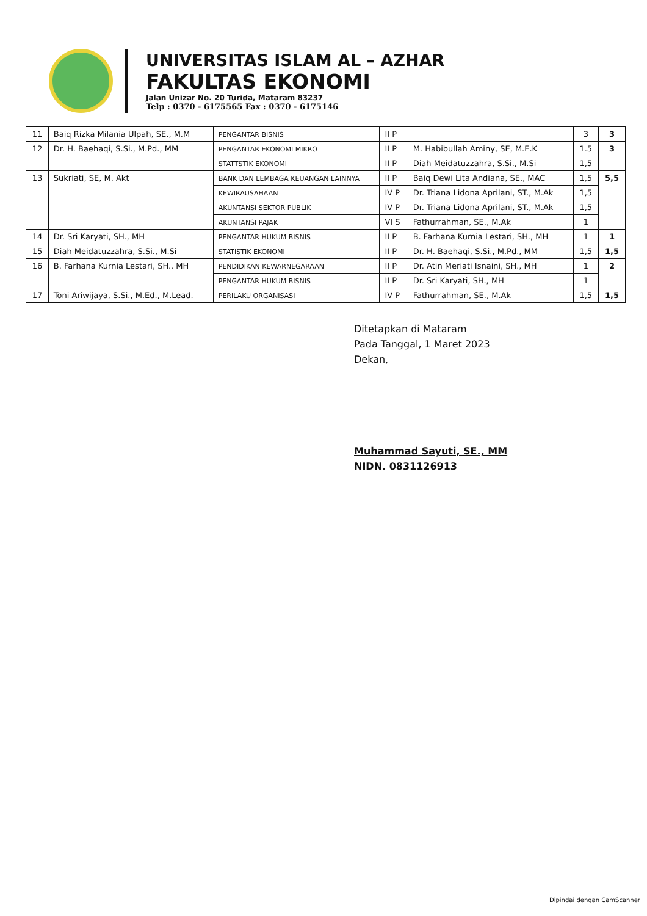UNIVERSITAS ISLAM AL – AZHAR
FAKULTAS EKONOMI
Jalan Unizar No. 20 Turida, Mataram 83237
Telp : 0370 - 6175565 Fax : 0370 - 6175146
| 11 | Baiq Rizka Milania Ulpah, SE., M.M | PENGANTAR BISNIS | II P | | 3 | 3 |
| 12 | Dr. H. Baehaqi, S.Si., M.Pd., MM | PENGANTAR EKONOMI MIKRO | II P | M. Habibullah Aminy, SE, M.E.K | 1.5 | 3 |
| | | STATTSTIK EKONOMI | II P | Diah Meidatuzzahra, S.Si., M.Si | 1,5 | |
| 13 | Sukriati, SE, M. Akt | BANK DAN LEMBAGA KEUANGAN LAINNYA | II P | Baiq Dewi Lita Andiana, SE., MAC | 1,5 | 5,5 |
| | | KEWIRAUSAHAAN | IV P | Dr. Triana Lidona Aprilani, ST., M.Ak | 1,5 | |
| | | AKUNTANSI SEKTOR PUBLIK | IV P | Dr. Triana Lidona Aprilani, ST., M.Ak | 1,5 | |
| | | AKUNTANSI PAJAK | VI S | Fathurrahman, SE., M.Ak | 1 | |
| 14 | Dr. Sri Karyati, SH., MH | PENGANTAR HUKUM BISNIS | II P | B. Farhana Kurnia Lestari, SH., MH | 1 | 1 |
| 15 | Diah Meidatuzzahra, S.Si., M.Si | STATISTIK EKONOMI | II P | Dr. H. Baehaqi, S.Si., M.Pd., MM | 1,5 | 1,5 |
| 16 | B. Farhana Kurnia Lestari, SH., MH | PENDIDIKAN KEWARNEGARAAN | II P | Dr. Atin Meriati Isnaini, SH., MH | 1 | 2 |
| | | PENGANTAR HUKUM BISNIS | II P | Dr. Sri Karyati, SH., MH | 1 | |
| 17 | Toni Ariwijaya, S.Si., M.Ed., M.Lead. | PERILAKU ORGANISASI | IV P | Fathurrahman, SE., M.Ak | 1,5 | 1,5 |
Ditetapkan di Mataram
Pada Tanggal, 1 Maret 2023
Dekan,
Muhammad Sayuti, SE., MM
NIDN. 0831126913
Dipindai dengan CamScanner